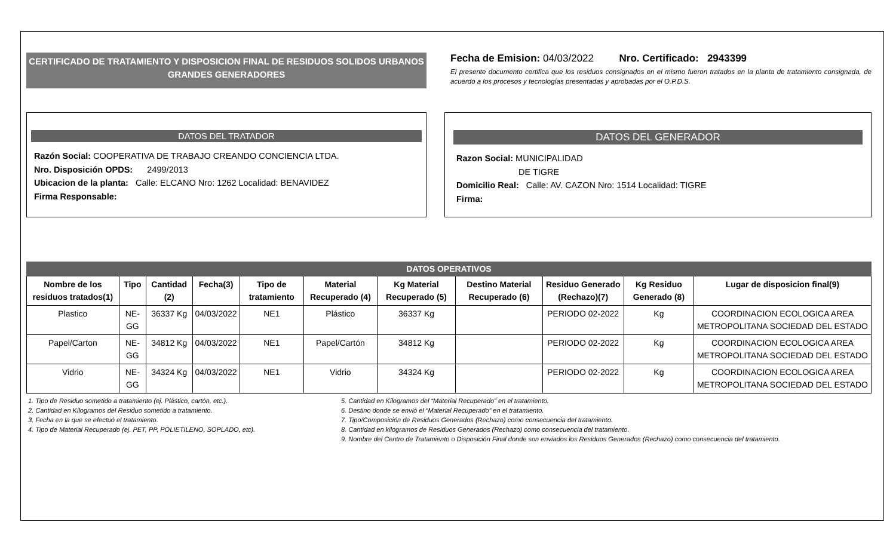CERTIFICADO DE TRATAMIENTO Y DISPOSICION FINAL DE RESIDUOS SOLIDOS URBANOS
GRANDES GENERADORES
Fecha de Emision: 04/03/2022 Nro. Certificado: 2943399
El presente documento certifica que los residuos consignados en el mismo fueron tratados en la planta de tratamiento consignada, de acuerdo a los procesos y tecnologías presentadas y aprobadas por el O.P.D.S.
DATOS DEL TRATADOR
Razón Social: COOPERATIVA DE TRABAJO CREANDO CONCIENCIA LTDA.
Nro. Disposición OPDS: 2499/2013
Ubicacion de la planta: Calle: ELCANO Nro: 1262 Localidad: BENAVIDEZ
Firma Responsable:
DATOS DEL GENERADOR
Razon Social: MUNICIPALIDAD
DE TIGRE
Domicilio Real: Calle: AV. CAZON Nro: 1514 Localidad: TIGRE
Firma:
| DATOS OPERATIVOS | | | | | | | | | | |
| --- | --- | --- | --- | --- | --- | --- | --- | --- | --- | --- |
| Nombre de los residuos tratados(1) | Tipo | Cantidad (2) | Fecha(3) | Tipo de tratamiento | Material Recuperado (4) | Kg Material Recuperado (5) | Destino Material Recuperado (6) | Residuo Generado (Rechazo)(7) | Kg Residuo Generado (8) | Lugar de disposicion final(9) |
| Plastico | NE-GG | 36337 Kg | 04/03/2022 | NE1 | Plástico | 36337 Kg | | PERIODO 02-2022 | Kg | COORDINACION ECOLOGICA AREA METROPOLITANA SOCIEDAD DEL ESTADO |
| Papel/Carton | NE-GG | 34812 Kg | 04/03/2022 | NE1 | Papel/Cartón | 34812 Kg | | PERIODO 02-2022 | Kg | COORDINACION ECOLOGICA AREA METROPOLITANA SOCIEDAD DEL ESTADO |
| Vidrio | NE-GG | 34324 Kg | 04/03/2022 | NE1 | Vidrio | 34324 Kg | | PERIODO 02-2022 | Kg | COORDINACION ECOLOGICA AREA METROPOLITANA SOCIEDAD DEL ESTADO |
1. Tipo de Residuo sometido a tratamiento (ej. Plástico, cartón, etc.).
2. Cantidad en Kilogramos del Residuo sometido a tratamiento.
3. Fecha en la que se efectuó el tratamiento.
4. Tipo de Material Recuperado (ej. PET, PP, POLIETILENO, SOPLADO, etc).
5. Cantidad en Kilogramos del “Material Recuperado” en el tratamiento.
6. Destino donde se envió el “Material Recuperado” en el tratamiento.
7. Tipo/Composición de Residuos Generados (Rechazo) como consecuencia del tratamiento.
8. Cantidad en kilogramos de Residuos Generados (Rechazo) como consecuencia del tratamiento.
9. Nombre del Centro de Tratamiento o Disposición Final donde son enviados los Residuos Generados (Rechazo) como consecuencia del tratamiento.